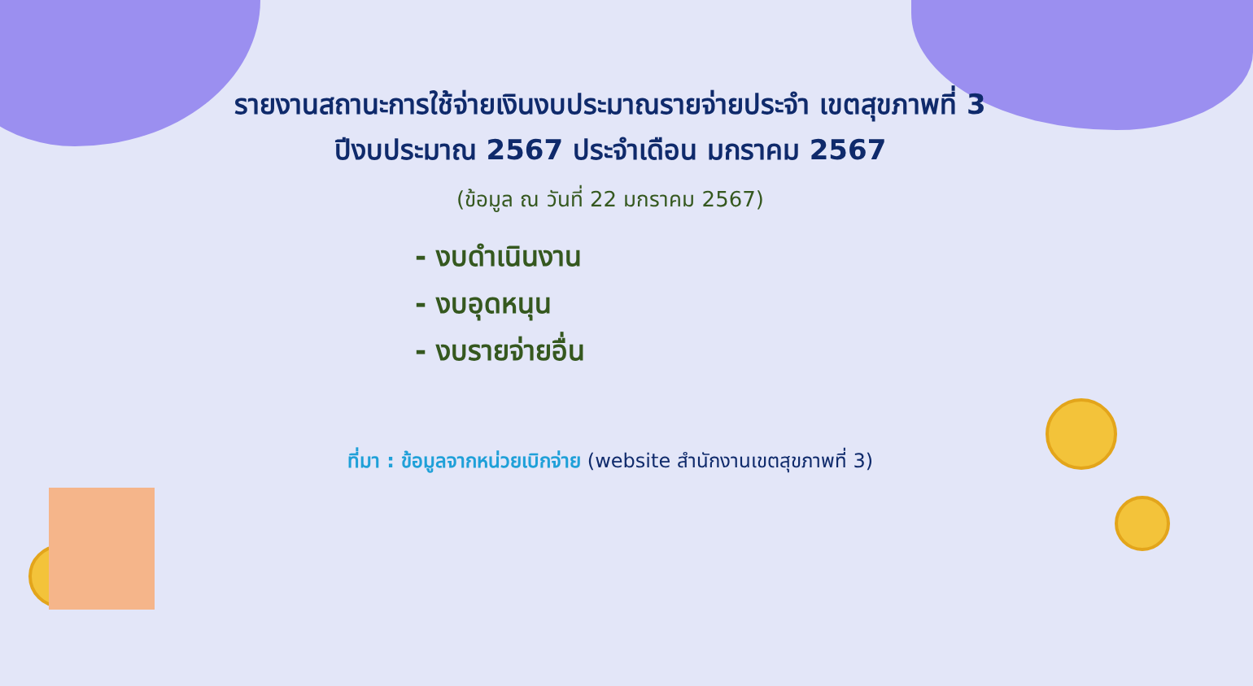รายงานสถานะการใช้จ่ายเงินงบประมาณรายจ่ายประจำ เขตสุขภาพที่ 3
ปีงบประมาณ 2567 ประจำเดือน มกราคม 2567
(ข้อมูล ณ วันที่ 22 มกราคม 2567)
- งบดำเนินงาน
- งบอุดหนุน
- งบรายจ่ายอื่น
ที่มา : ข้อมูลจากหน่วยเบิกจ่าย (website สำนักงานเขตสุขภาพที่ 3)